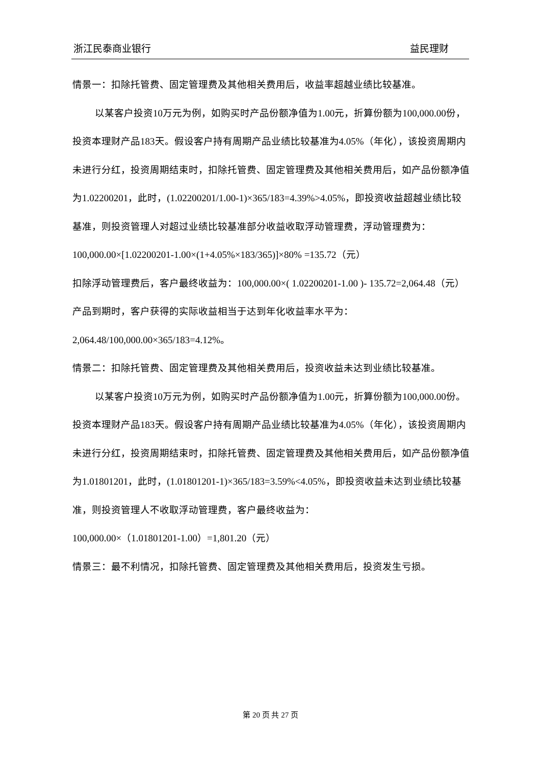浙江民泰商业银行 益民理财
情景一：扣除托管费、固定管理费及其他相关费用后，收益率超越业绩比较基准。
以某客户投资10万元为例，如购买时产品份额净值为1.00元，折算份额为100,000.00份，投资本理财产品183天。假设客户持有周期产品业绩比较基准为4.05%（年化），该投资周期内未进行分红，投资周期结束时，扣除托管费、固定管理费及其他相关费用后，如产品份额净值为1.02200201，此时，(1.02200201/1.00-1)×365/183=4.39%>4.05%，即投资收益超越业绩比较基准，则投资管理人对超过业绩比较基准部分收益收取浮动管理费，浮动管理费为：
100,000.00×[1.02200201-1.00×(1+4.05%×183/365)]×80% =135.72（元）
扣除浮动管理费后，客户最终收益为：100,000.00×( 1.02200201-1.00 )- 135.72=2,064.48（元）
产品到期时，客户获得的实际收益相当于达到年化收益率水平为：2,064.48/100,000.00×365/183=4.12%。
情景二：扣除托管费、固定管理费及其他相关费用后，投资收益未达到业绩比较基准。
以某客户投资10万元为例，如购买时产品份额净值为1.00元，折算份额为100,000.00份。投资本理财产品183天。假设客户持有周期产品业绩比较基准为4.05%（年化），该投资周期内未进行分红，投资周期结束时，扣除托管费、固定管理费及其他相关费用后，如产品份额净值为1.01801201，此时，(1.01801201-1)×365/183=3.59%<4.05%，即投资收益未达到业绩比较基准，则投资管理人不收取浮动管理费，客户最终收益为：
100,000.00×（1.01801201-1.00）=1,801.20（元）
情景三：最不利情况，扣除托管费、固定管理费及其他相关费用后，投资发生亏损。
第 20 页 共 27 页